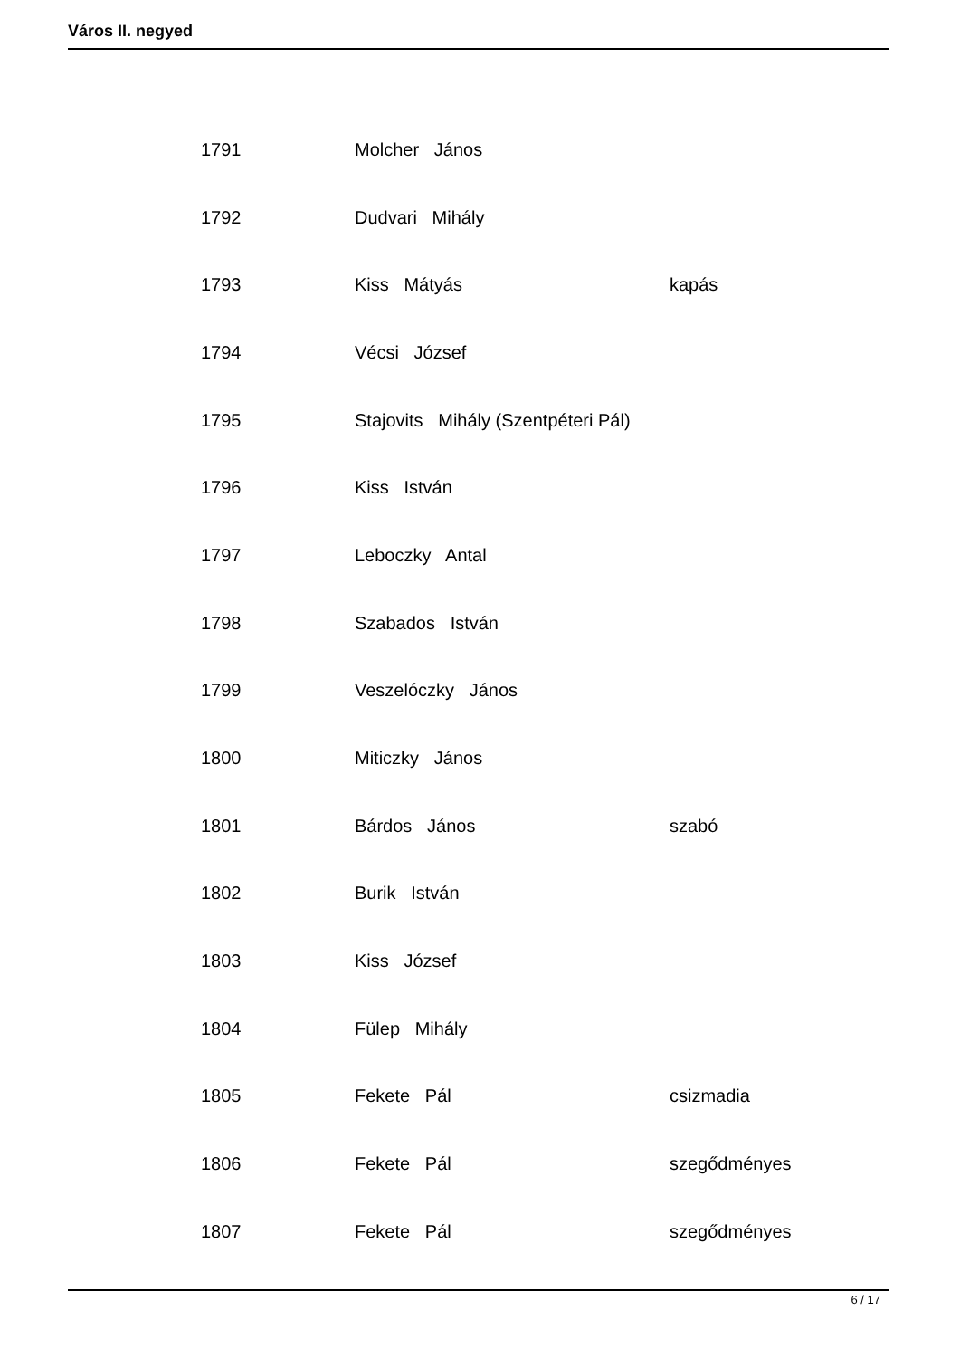Város II. negyed
| 1791 | Molcher János | |
| 1792 | Dudvari Mihály | |
| 1793 | Kiss Mátyás | kapás |
| 1794 | Vécsi József | |
| 1795 | Stajovits Mihály (Szentpéteri Pál) | |
| 1796 | Kiss István | |
| 1797 | Leboczky Antal | |
| 1798 | Szabados István | |
| 1799 | Veszelóczky János | |
| 1800 | Miticzky János | |
| 1801 | Bárdos János | szabó |
| 1802 | Burik István | |
| 1803 | Kiss József | |
| 1804 | Fülep Mihály | |
| 1805 | Fekete Pál | csizmadia |
| 1806 | Fekete Pál | szegődményes |
| 1807 | Fekete Pál | szegődményes |
6 / 17